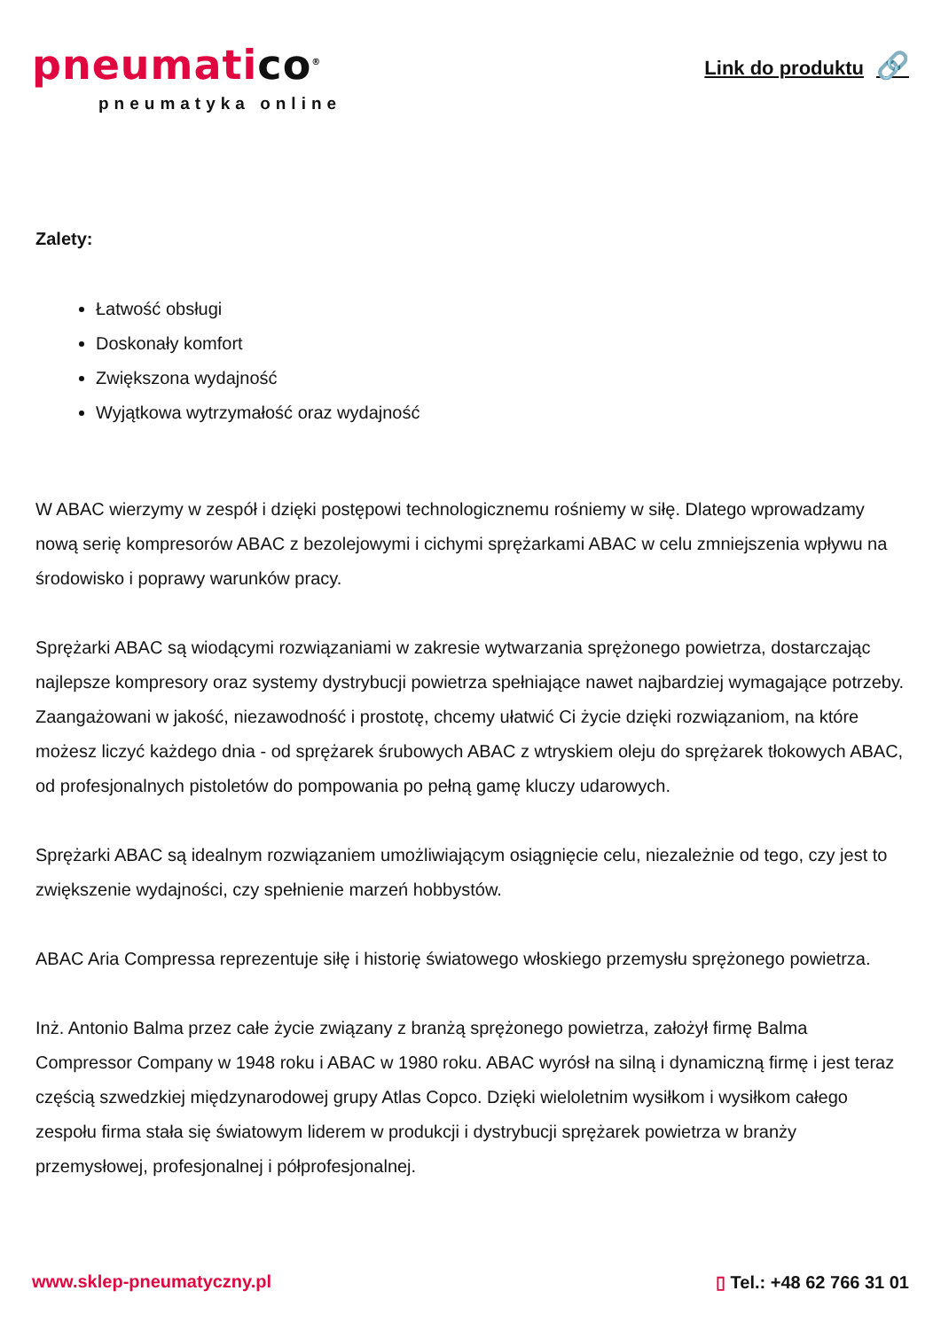pneumatico<sup>®</sup>
pneumatyka online
Link do produktu 🔗
Zalety:
Łatwość obsługi
Doskonały komfort
Zwiększona wydajność
Wyjątkowa wytrzymałość oraz wydajność
W ABAC wierzymy w zespół i dzięki postępowi technologicznemu rośniemy w siłę. Dlatego wprowadzamy nową serię kompresorów ABAC z bezolejowymi i cichymi sprężarkami ABAC w celu zmniejszenia wpływu na środowisko i poprawy warunków pracy.
Sprężarki ABAC są wiodącymi rozwiązaniami w zakresie wytwarzania sprężonego powietrza, dostarczając najlepsze kompresory oraz systemy dystrybucji powietrza spełniające nawet najbardziej wymagające potrzeby. Zaangażowani w jakość, niezawodność i prostotę, chcemy ułatwić Ci życie dzięki rozwiązaniom, na które możesz liczyć każdego dnia - od sprężarek śrubowych ABAC z wtryskiem oleju do sprężarek tłokowych ABAC, od profesjonalnych pistoletów do pompowania po pełną gamę kluczy udarowych.
Sprężarki ABAC są idealnym rozwiązaniem umożliwiającym osiągnięcie celu, niezależnie od tego, czy jest to zwiększenie wydajności, czy spełnienie marzeń hobbystów.
ABAC Aria Compressa reprezentuje siłę i historię światowego włoskiego przemysłu sprężonego powietrza.
Inż. Antonio Balma przez całe życie związany z branżą sprężonego powietrza, założył firmę Balma Compressor Company w 1948 roku i ABAC w 1980 roku. ABAC wyrósł na silną i dynamiczną firmę i jest teraz częścią szwedzkiej międzynarodowej grupy Atlas Copco. Dzięki wieloletnim wysiłkom i wysiłkom całego zespołu firma stała się światowym liderem w produkcji i dystrybucji sprężarek powietrza w branży przemysłowej, profesjonalnej i półprofesjonalnej.
www.sklep-pneumatyczny.pl ▯ Tel.: +48 62 766 31 01